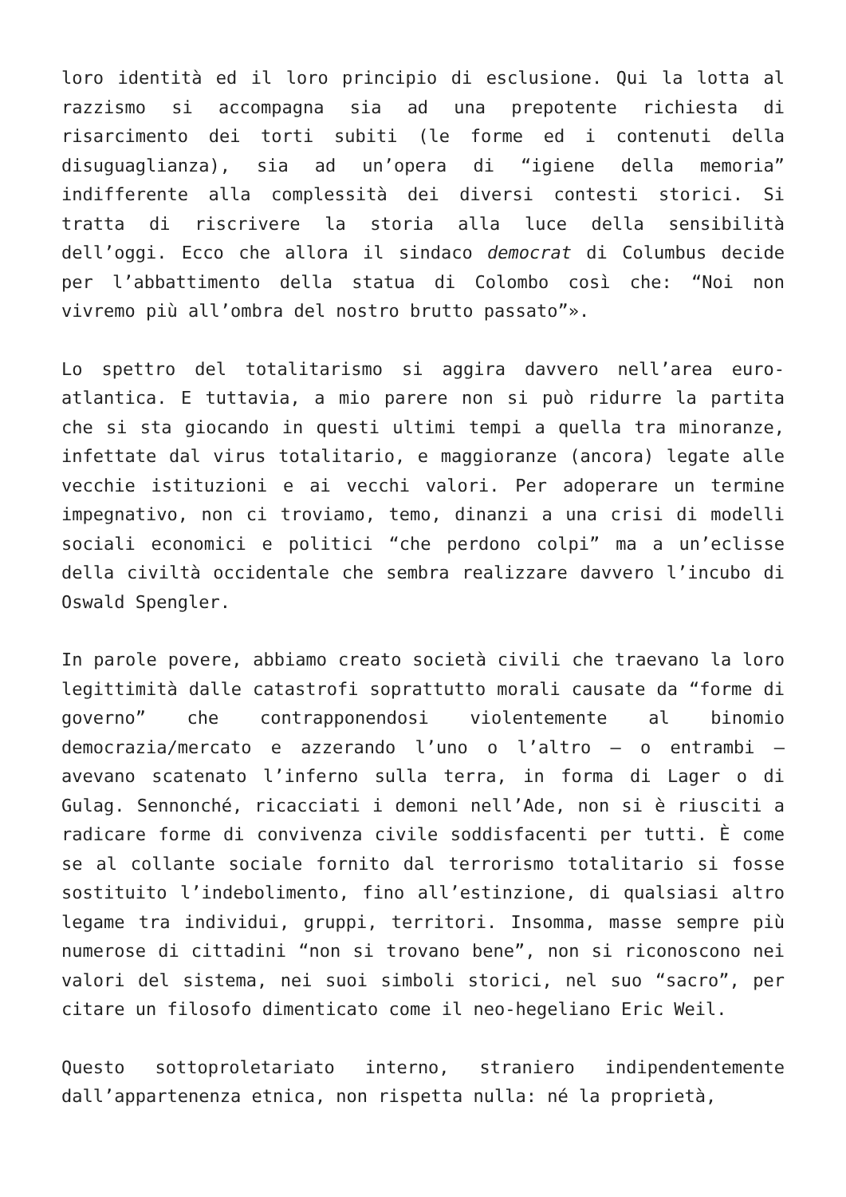loro identità ed il loro principio di esclusione. Qui la lotta al razzismo si accompagna sia ad una prepotente richiesta di risarcimento dei torti subiti (le forme ed i contenuti della disuguaglianza), sia ad un’opera di “igiene della memoria” indifferente alla complessità dei diversi contesti storici. Si tratta di riscrivere la storia alla luce della sensibilità dell’oggi. Ecco che allora il sindaco democrat di Columbus decide per l’abbattimento della statua di Colombo così che: “Noi non vivremo più all’ombra del nostro brutto passato”».
Lo spettro del totalitarismo si aggira davvero nell’area euro-atlantica. E tuttavia, a mio parere non si può ridurre la partita che si sta giocando in questi ultimi tempi a quella tra minoranze, infettate dal virus totalitario, e maggioranze (ancora) legate alle vecchie istituzioni e ai vecchi valori. Per adoperare un termine impegnativo, non ci troviamo, temo, dinanzi a una crisi di modelli sociali economici e politici “che perdono colpi” ma a un’eclisse della civiltà occidentale che sembra realizzare davvero l’incubo di Oswald Spengler.
In parole povere, abbiamo creato società civili che traevano la loro legittimità dalle catastrofi soprattutto morali causate da “forme di governo” che contrapponendosi violentemente al binomio democrazia/mercato e azzerando l’uno o l’altro – o entrambi – avevano scatenato l’inferno sulla terra, in forma di Lager o di Gulag. Sennonché, ricacciati i demoni nell’Ade, non si è riusciti a radicare forme di convivenza civile soddisfacenti per tutti. È come se al collante sociale fornito dal terrorismo totalitario si fosse sostituito l’indebolimento, fino all’estinzione, di qualsiasi altro legame tra individui, gruppi, territori. Insomma, masse sempre più numerose di cittadini “non si trovano bene”, non si riconoscono nei valori del sistema, nei suoi simboli storici, nel suo “sacro”, per citare un filosofo dimenticato come il neo-hegeliano Eric Weil.
Questo sottoproletariato interno, straniero indipendentemente dall’appartenenza etnica, non rispetta nulla: né la proprietà,